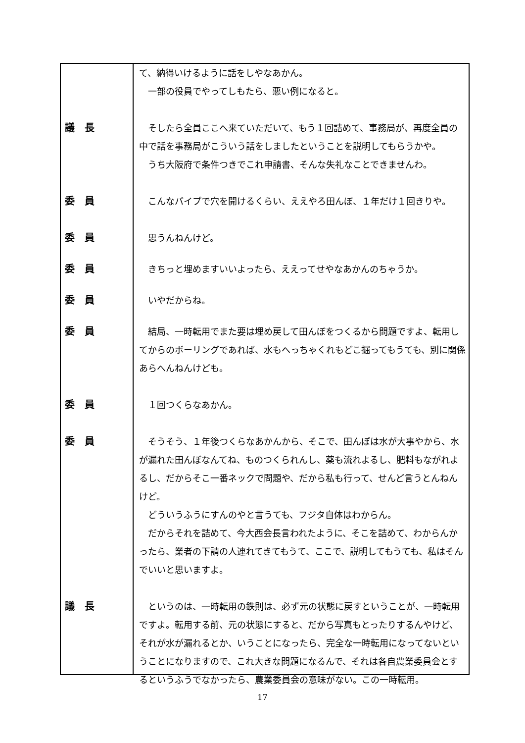て、納得いけるように話をしやなあかん。
　一部の役員でやってしもたら、悪い例になると。
議　長 　そしたら全員ここへ来ていただいて、もう１回詰めて、事務局が、再度全員の中で話を事務局がこういう話をしましたということを説明してもらうかや。
　うち大阪府で条件つきでこれ申請書、そんな失礼なことできませんわ。
委　員 　こんなパイプで穴を開けるくらい、ええやろ田んぼ、１年だけ１回きりや。
委　員 　思うんねんけど。
委　員 　きちっと埋めますいいよったら、ええってせやなあかんのちゃうか。
委　員 　いやだからね。
委　員 　結局、一時転用でまた要は埋め戻して田んぼをつくるから問題ですよ、転用してからのボーリングであれば、水もへっちゃくれもどこ掘ってもうても、別に関係あらへんねんけども。
委　員 　１回つくらなあかん。
委　員 　そうそう、１年後つくらなあかんから、そこで、田んぼは水が大事やから、水が漏れた田んぼなんてね、ものつくられんし、薬も流れよるし、肥料もながれよるし、だからそこ一番ネックで問題や、だから私も行って、せんど言うとんねんけど。
　どういうふうにすんのやと言うても、フジタ自体はわからん。
　だからそれを詰めて、今大西会長言われたように、そこを詰めて、わからんかったら、業者の下請の人連れてきてもうて、ここで、説明してもうても、私はそんでいいと思いますよ。
議　長 　というのは、一時転用の鉄則は、必ず元の状態に戻すということが、一時転用ですよ。転用する前、元の状態にすると、だから写真もとったりするんやけど、それが水が漏れるとか、いうことになったら、完全な一時転用になってないということになりますので、これ大きな問題になるんで、それは各自農業委員会とするというふうでなかったら、農業委員会の意味がない。この一時転用。
17